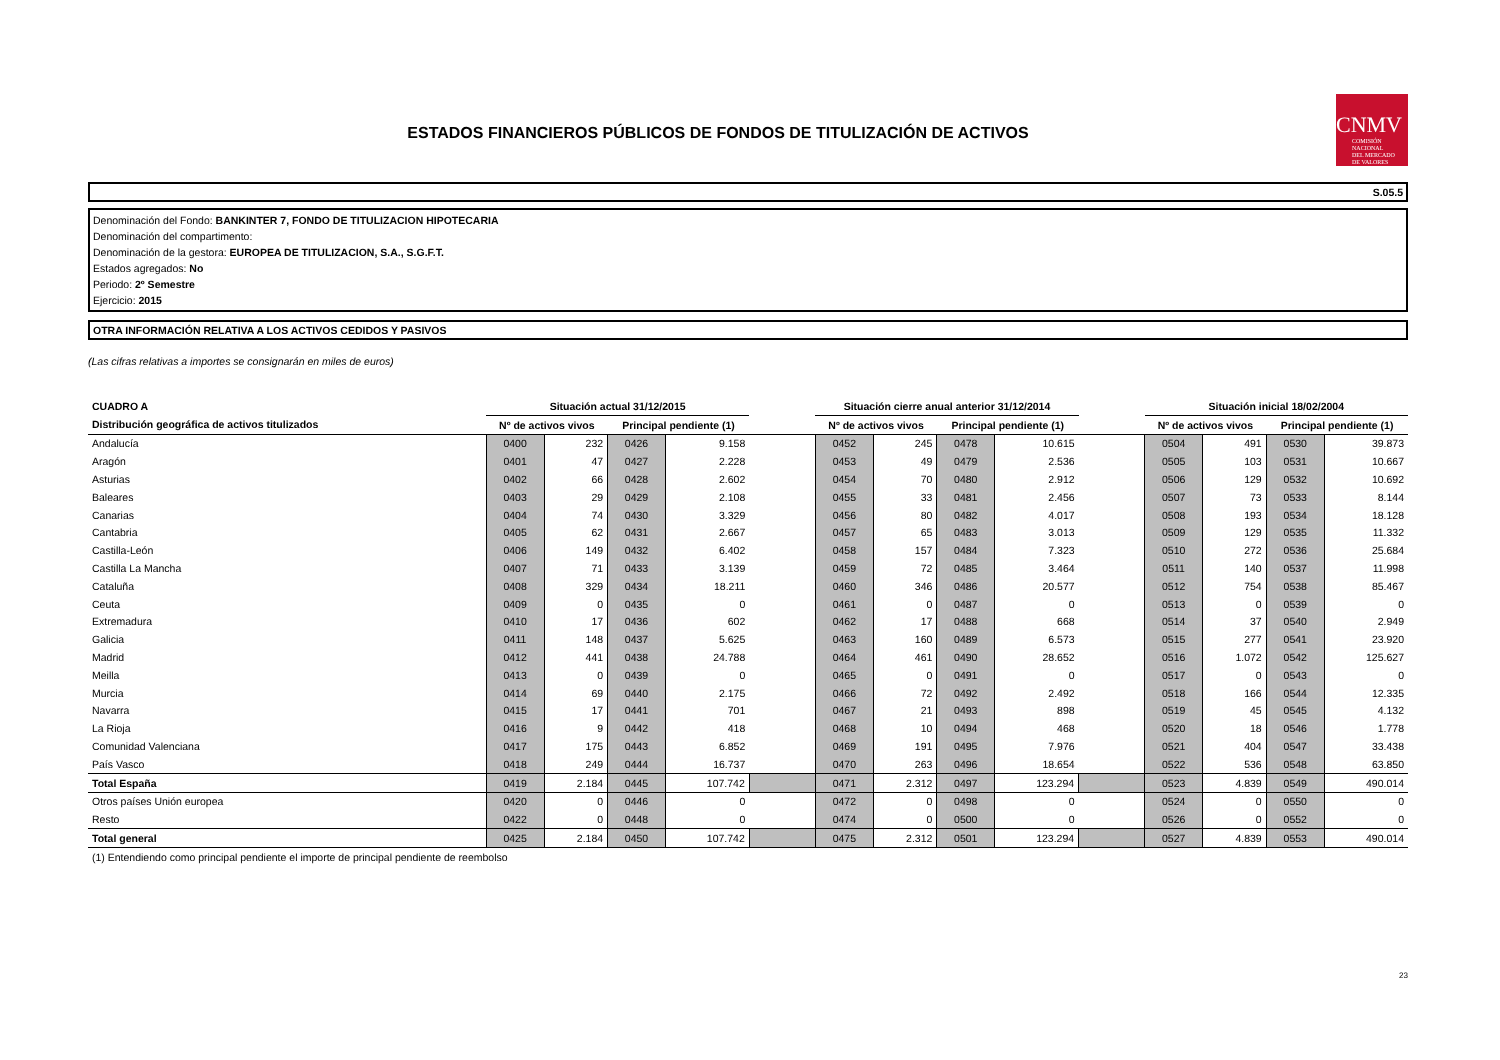CNMV
COMISIÓN
NACIONAL
DEL MERCADO
DE VALORES
ESTADOS FINANCIEROS PÚBLICOS DE FONDOS DE TITULIZACIÓN DE ACTIVOS
S.05.5
Denominación del Fondo: BANKINTER 7, FONDO DE TITULIZACION HIPOTECARIA
Denominación del compartimento:
Denominación de la gestora: EUROPEA DE TITULIZACION, S.A., S.G.F.T.
Estados agregados: No
Periodo: 2º Semestre
Ejercicio: 2015
OTRA INFORMACIÓN RELATIVA A LOS ACTIVOS CEDIDOS Y PASIVOS
(Las cifras relativas a importes se consignarán en miles de euros)
| CUADRO A | Situación actual 31/12/2015 | | | | | Situación cierre anual anterior 31/12/2014 | | | | | Situación inicial 18/02/2004 | | | |
| --- | --- | --- | --- | --- | --- | --- | --- | --- | --- | --- | --- | --- | --- | --- |
| Distribución geográfica de activos titulizados | Nº de activos vivos | | Principal pendiente (1) | | | Nº de activos vivos | | Principal pendiente (1) | | | Nº de activos vivos | | Principal pendiente (1) | |
| Andalucía | 0400 | 232 | 0426 | 9.158 | | 0452 | 245 | 0478 | 10.615 | | 0504 | 491 | 0530 | 39.873 |
| Aragón | 0401 | 47 | 0427 | 2.228 | | 0453 | 49 | 0479 | 2.536 | | 0505 | 103 | 0531 | 10.667 |
| Asturias | 0402 | 66 | 0428 | 2.602 | | 0454 | 70 | 0480 | 2.912 | | 0506 | 129 | 0532 | 10.692 |
| Baleares | 0403 | 29 | 0429 | 2.108 | | 0455 | 33 | 0481 | 2.456 | | 0507 | 73 | 0533 | 8.144 |
| Canarias | 0404 | 74 | 0430 | 3.329 | | 0456 | 80 | 0482 | 4.017 | | 0508 | 193 | 0534 | 18.128 |
| Cantabria | 0405 | 62 | 0431 | 2.667 | | 0457 | 65 | 0483 | 3.013 | | 0509 | 129 | 0535 | 11.332 |
| Castilla-León | 0406 | 149 | 0432 | 6.402 | | 0458 | 157 | 0484 | 7.323 | | 0510 | 272 | 0536 | 25.684 |
| Castilla La Mancha | 0407 | 71 | 0433 | 3.139 | | 0459 | 72 | 0485 | 3.464 | | 0511 | 140 | 0537 | 11.998 |
| Cataluña | 0408 | 329 | 0434 | 18.211 | | 0460 | 346 | 0486 | 20.577 | | 0512 | 754 | 0538 | 85.467 |
| Ceuta | 0409 | 0 | 0435 | 0 | | 0461 | 0 | 0487 | 0 | | 0513 | 0 | 0539 | 0 |
| Extremadura | 0410 | 17 | 0436 | 602 | | 0462 | 17 | 0488 | 668 | | 0514 | 37 | 0540 | 2.949 |
| Galicia | 0411 | 148 | 0437 | 5.625 | | 0463 | 160 | 0489 | 6.573 | | 0515 | 277 | 0541 | 23.920 |
| Madrid | 0412 | 441 | 0438 | 24.788 | | 0464 | 461 | 0490 | 28.652 | | 0516 | 1.072 | 0542 | 125.627 |
| Meilla | 0413 | 0 | 0439 | 0 | | 0465 | 0 | 0491 | 0 | | 0517 | 0 | 0543 | 0 |
| Murcia | 0414 | 69 | 0440 | 2.175 | | 0466 | 72 | 0492 | 2.492 | | 0518 | 166 | 0544 | 12.335 |
| Navarra | 0415 | 17 | 0441 | 701 | | 0467 | 21 | 0493 | 898 | | 0519 | 45 | 0545 | 4.132 |
| La Rioja | 0416 | 9 | 0442 | 418 | | 0468 | 10 | 0494 | 468 | | 0520 | 18 | 0546 | 1.778 |
| Comunidad Valenciana | 0417 | 175 | 0443 | 6.852 | | 0469 | 191 | 0495 | 7.976 | | 0521 | 404 | 0547 | 33.438 |
| País Vasco | 0418 | 249 | 0444 | 16.737 | | 0470 | 263 | 0496 | 18.654 | | 0522 | 536 | 0548 | 63.850 |
| Total España | 0419 | 2.184 | 0445 | 107.742 | | 0471 | 2.312 | 0497 | 123.294 | | 0523 | 4.839 | 0549 | 490.014 |
| Otros países Unión europea | 0420 | 0 | 0446 | 0 | | 0472 | 0 | 0498 | 0 | | 0524 | 0 | 0550 | 0 |
| Resto | 0422 | 0 | 0448 | 0 | | 0474 | 0 | 0500 | 0 | | 0526 | 0 | 0552 | 0 |
| Total general | 0425 | 2.184 | 0450 | 107.742 | | 0475 | 2.312 | 0501 | 123.294 | | 0527 | 4.839 | 0553 | 490.014 |
(1) Entendiendo como principal pendiente el importe de principal pendiente de reembolso
23